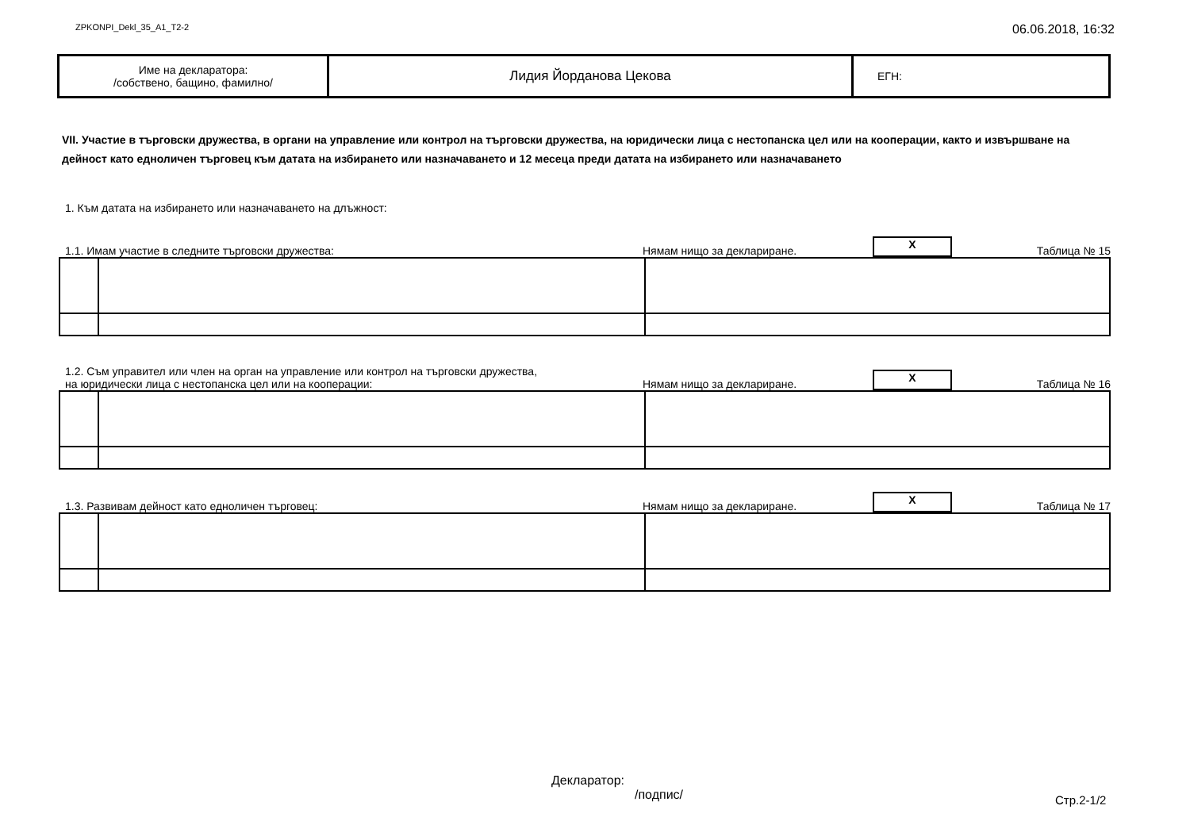ZPKONPI_Dekl_35_A1_T2-2 06.06.2018, 16:32
| Име на декларатора: /собствено, бащино, фамилно/ | Лидия Йорданова Цекова | ЕГН: |
VII. Участие в търговски дружества, в органи на управление или контрол на търговски дружества, на юридически лица с нестопанска цел или на кооперации, както и извършване на дейност като едноличен търговец към датата на избирането или назначаването и 12 месеца преди датата на избирането или назначаването
1. Към датата на избирането или назначаването на длъжност:
1.1. Имам участие в следните търговски дружества: Нямам нищо за деклариране. X Таблица № 15
1.2. Съм управител или член на орган на управление или контрол на търговски дружества,
на юридически лица с нестопанска цел или на кооперации: Нямам нищо за деклариране. X Таблица № 16
1.3. Развивам дейност като едноличен търговец: Нямам нищо за деклариране. X Таблица № 17
Декларатор:
/подпис/
Стр.2-1/2